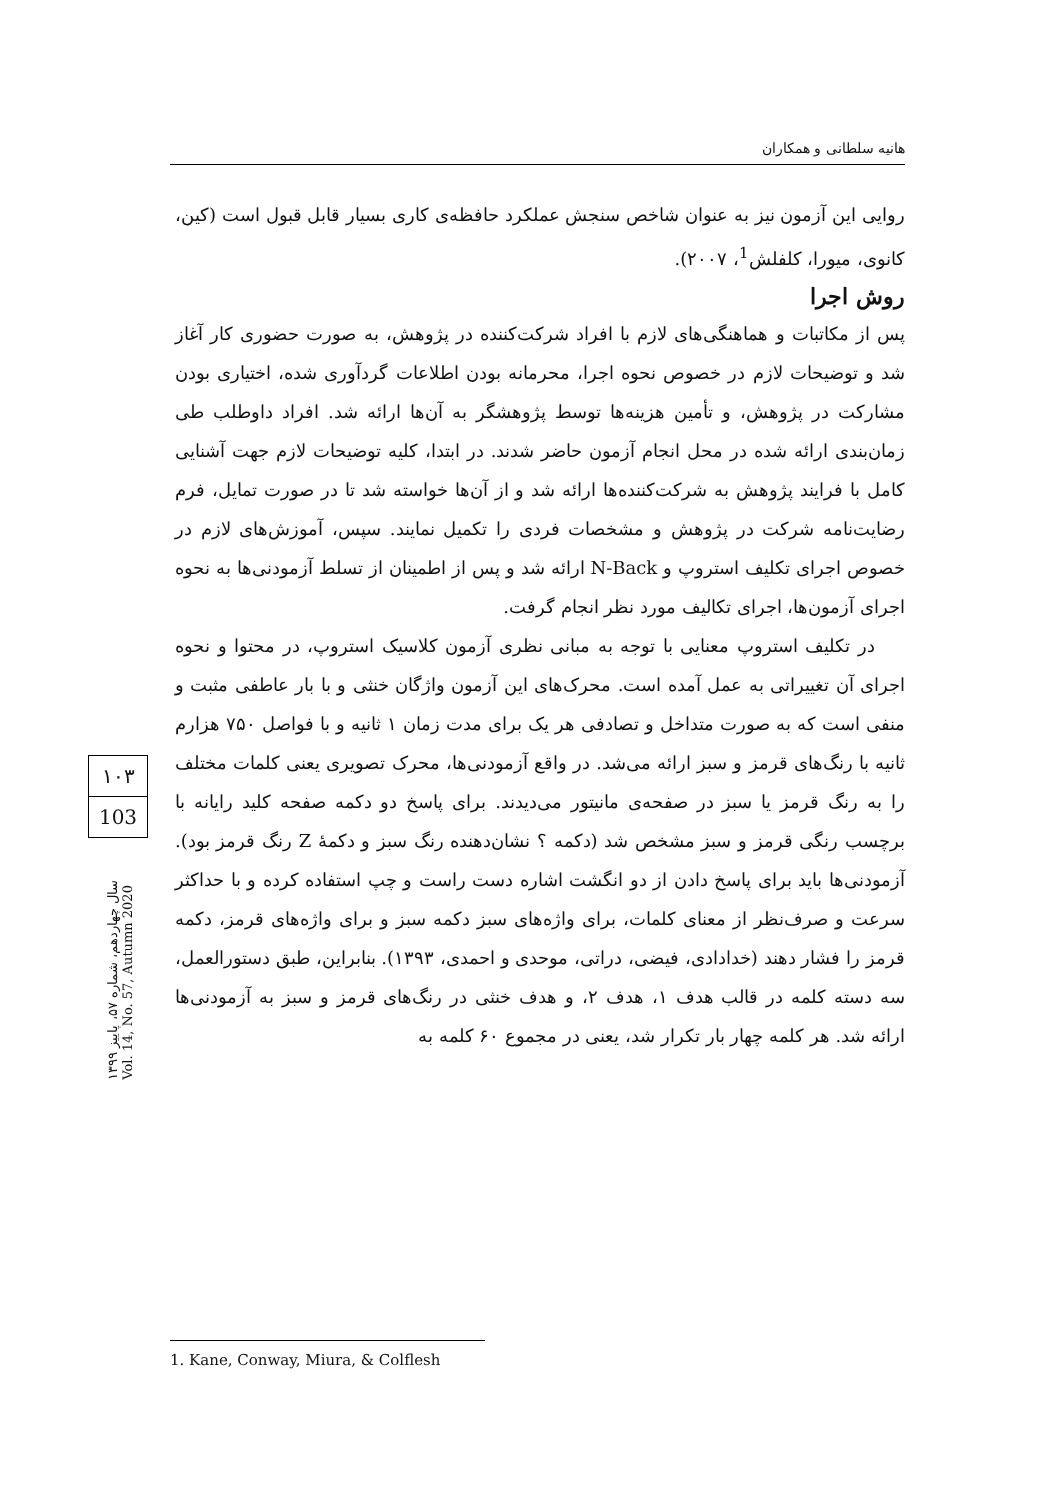هانیه سلطانی و همکاران
روایی این آزمون نیز به عنوان شاخص سنجش عملکرد حافظه‌ی کاری بسیار قابل قبول است (کین، کانوی، میورا، کلفلش<sup>1</sup>، ۲۰۰۷).
روش اجرا
پس از مکاتبات و هماهنگی‌های لازم با افراد شرکت‌کننده در پژوهش، به صورت حضوری کار آغاز شد و توضیحات لازم در خصوص نحوه اجرا، محرمانه بودن اطلاعات گردآوری شده، اختیاری بودن مشارکت در پژوهش، و تأمین هزینه‌ها توسط پژوهشگر به آن‌ها ارائه شد. افراد داوطلب طی زمان‌بندی ارائه شده در محل انجام آزمون حاضر شدند. در ابتدا، کلیه توضیحات لازم جهت آشنایی کامل با فرایند پژوهش به شرکت‌کننده‌ها ارائه شد و از آن‌ها خواسته شد تا در صورت تمایل، فرم رضایت‌نامه شرکت در پژوهش و مشخصات فردی را تکمیل نمایند. سپس، آموزش‌های لازم در خصوص اجرای تکلیف استروپ و N-Back ارائه شد و پس از اطمینان از تسلط آزمودنی‌ها به نحوه اجرای آزمون‌ها، اجرای تکالیف مورد نظر انجام گرفت.
در تکلیف استروپ معنایی با توجه به مبانی نظری آزمون کلاسیک استروپ، در محتوا و نحوه اجرای آن تغییراتی به عمل آمده است. محرک‌های این آزمون واژگان خنثی و با بار عاطفی مثبت و منفی است که به صورت متداخل و تصادفی هر یک برای مدت زمان ۱ ثانیه و با فواصل ۷۵۰ هزارم ثانیه با رنگ‌های قرمز و سبز ارائه می‌شد. در واقع آزمودنی‌ها، محرک تصویری یعنی کلمات مختلف را به رنگ قرمز یا سبز در صفحه‌ی مانیتور می‌دیدند. برای پاسخ دو دکمه صفحه کلید رایانه با برچسب رنگی قرمز و سبز مشخص شد (دکمه ؟ نشان‌دهنده رنگ سبز و دکمهٔ Z رنگ قرمز بود). آزمودنی‌ها باید برای پاسخ دادن از دو انگشت اشاره دست راست و چپ استفاده کرده و با حداکثر سرعت و صرف‌نظر از معنای کلمات، برای واژه‌های سبز دکمه سبز و برای واژه‌های قرمز، دکمه قرمز را فشار دهند (خدادادی، فیضی، دراتی، موحدی و احمدی، ۱۳۹۳). بنابراین، طبق دستورالعمل، سه دسته کلمه در قالب هدف ۱، هدف ۲، و هدف خنثی در رنگ‌های قرمز و سبز به آزمودنی‌ها ارائه شد. هر کلمه چهار بار تکرار شد، یعنی در مجموع ۶۰ کلمه به
۱۰۳
103
سال چهاردهم، شماره ۵۷، پاییز ۱۳۹۹
Vol. 14, No. 57, Autumn 2020
1. Kane, Conway, Miura, & Colflesh